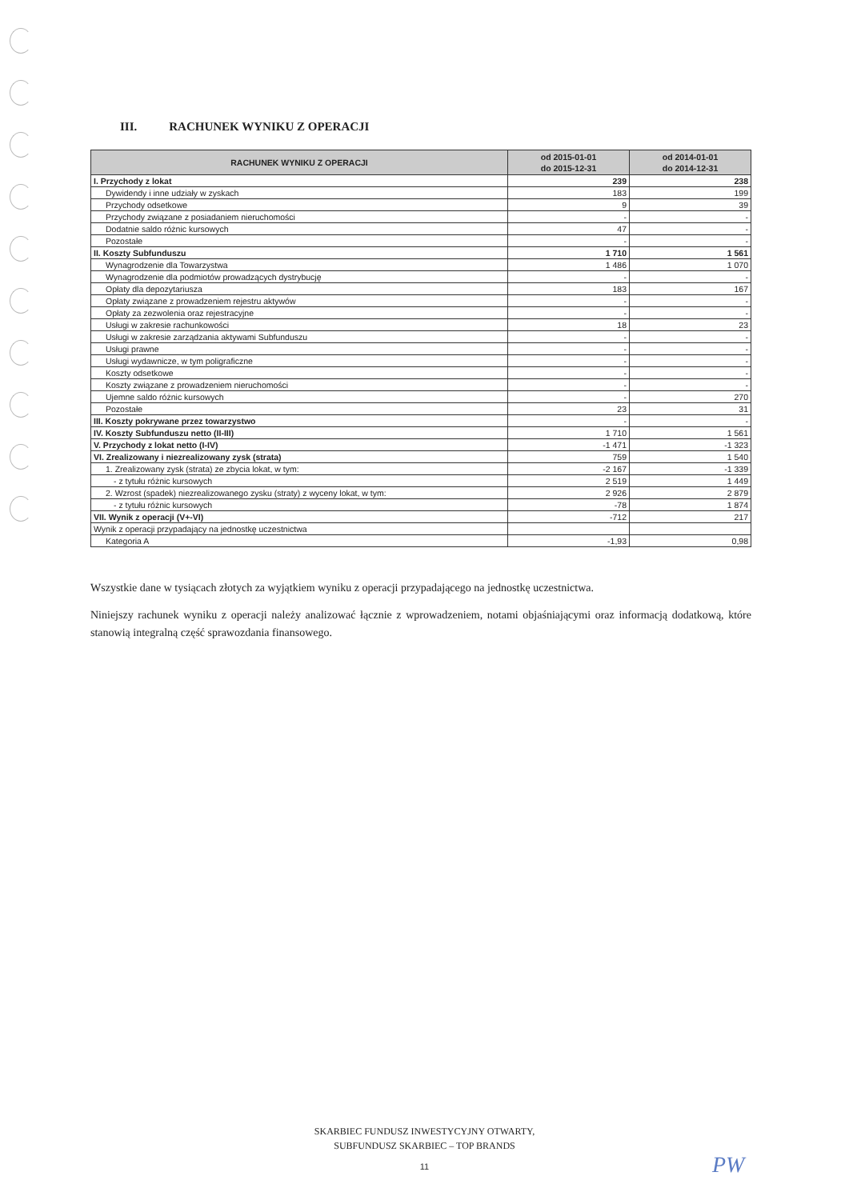III. RACHUNEK WYNIKU Z OPERACJI
| RACHUNEK WYNIKU Z OPERACJI | od 2015-01-01 do 2015-12-31 | od 2014-01-01 do 2014-12-31 |
| --- | --- | --- |
| I. Przychody z lokat | 239 | 238 |
| Dywidendy i inne udziały w zyskach | 183 | 199 |
| Przychody odsetkowe | 9 | 39 |
| Przychody związane z posiadaniem nieruchomości | - | - |
| Dodatnie saldo różnic kursowych | 47 | - |
| Pozostałe | - | - |
| II. Koszty Subfunduszu | 1 710 | 1 561 |
| Wynagrodzenie dla Towarzystwa | 1 486 | 1 070 |
| Wynagrodzenie dla podmiotów prowadzących dystrybucję | - | - |
| Opłaty dla depozytariusza | 183 | 167 |
| Opłaty związane z prowadzeniem rejestru aktywów | - | - |
| Opłaty za zezwolenia oraz rejestracyjne | - | - |
| Usługi w zakresie rachunkowości | 18 | 23 |
| Usługi w zakresie zarządzania aktywami Subfunduszu | - | - |
| Usługi prawne | - | - |
| Usługi wydawnicze, w tym poligraficzne | - | - |
| Koszty odsetkowe | - | - |
| Koszty związane z prowadzeniem nieruchomości | - | - |
| Ujemne saldo różnic kursowych | - | 270 |
| Pozostałe | 23 | 31 |
| III. Koszty pokrywane przez towarzystwo | - | - |
| IV. Koszty Subfunduszu netto (II-III) | 1 710 | 1 561 |
| V. Przychody z lokat netto (I-IV) | -1 471 | -1 323 |
| VI. Zrealizowany i niezrealizowany zysk (strata) | 759 | 1 540 |
| 1. Zrealizowany zysk (strata) ze zbycia lokat, w tym: | -2 167 | -1 339 |
| - z tytułu różnic kursowych | 2 519 | 1 449 |
| 2. Wzrost (spadek) niezrealizowanego zysku (straty) z wyceny lokat, w tym: | 2 926 | 2 879 |
| - z tytułu różnic kursowych | -78 | 1 874 |
| VII. Wynik z operacji (V+-VI) | -712 | 217 |
| Wynik z operacji przypadający na jednostkę uczestnictwa | | |
| Kategoria A | -1,93 | 0,98 |
Wszystkie dane w tysiącach złotych za wyjątkiem wyniku z operacji przypadającego na jednostkę uczestnictwa.
Niniejszy rachunek wyniku z operacji należy analizować łącznie z wprowadzeniem, notami objaśniającymi oraz informacją dodatkową, które stanowią integralną część sprawozdania finansowego.
SKARBIEC FUNDUSZ INWESTYCYJNY OTWARTY,
SUBFUNDUSZ SKARBIEC – TOP BRANDS
11 PW